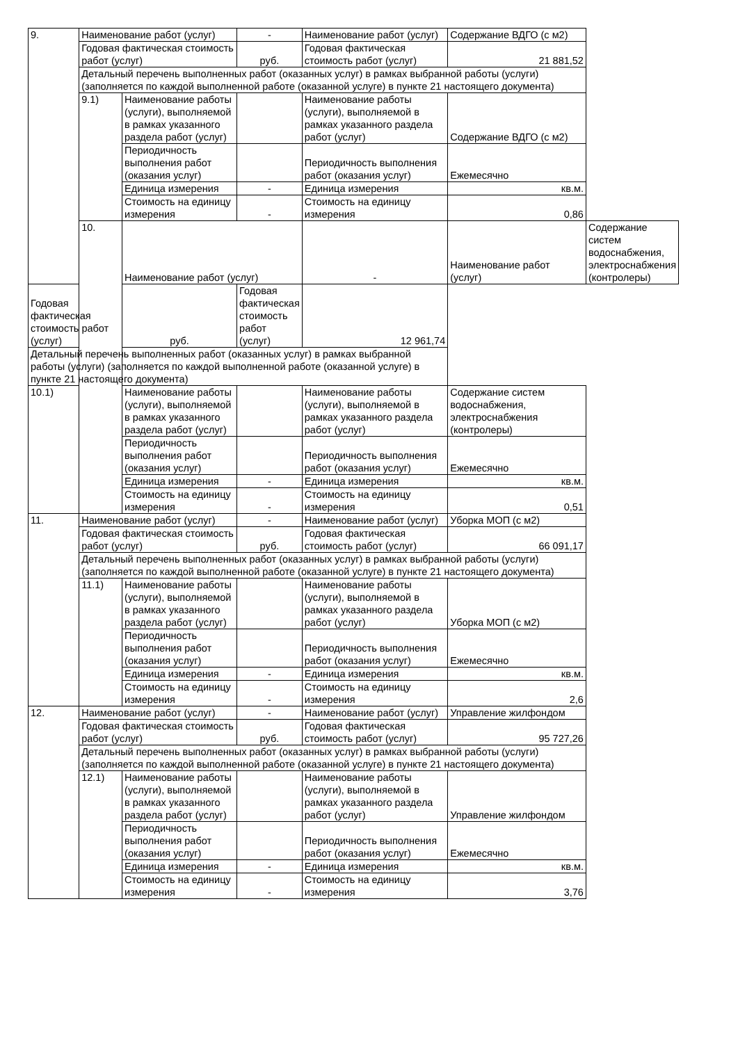| 9. | Наименование работ (услуг) | | - | Наименование работ (услуг) | Содержание ВДГО (с м2) | |
| | Годовая фактическая стоимость работ (услуг) | | руб. | Годовая фактическая стоимость работ (услуг) | 21 881,52 | |
| | Детальный перечень выполненных работ (оказанных услуг) в рамках выбранной работы (услуги) (заполняется по каждой выполненной работе (оказанной услуге) в пункте 21 настоящего документа) | | | | | |
| | 9.1) | Наименование работы (услуги), выполняемой в рамках указанного раздела работ (услуг) | | Наименование работы (услуги), выполняемой в рамках указанного раздела работ (услуг) | Содержание ВДГО (с м2) | |
| | | Периодичность выполнения работ (оказания услуг) | | Периодичность выполнения работ (оказания услуг) | Ежемесячно | |
| | | Единица измерения | - | Единица измерения | кв.м. | |
| | | Стоимость на единицу измерения | - | Стоимость на единицу измерения | 0,86 | |
| | 10. | Наименование работ (услуг) | | - | Наименование работ (услуг) | Содержание систем водоснабжения, электроснабжения (контролеры) |
| Годовая фактическая стоимость работ (услуг) | | руб. | Годовая фактическая стоимость работ (услуг) | 12 961,74 | | |
| Детальный перечень выполненных работ (оказанных услуг) в рамках выбранной работы (услуги) (заполняется по каждой выполненной работе (оказанной услуге) в пункте 21 настоящего документа) | | | | | | |
| 10.1) | | Наименование работы (услуги), выполняемой в рамках указанного раздела работ (услуг) | | Наименование работы (услуги), выполняемой в рамках указанного раздела работ (услуг) | Содержание систем водоснабжения, электроснабжения (контролеры) | |
| | | Периодичность выполнения работ (оказания услуг) | | Периодичность выполнения работ (оказания услуг) | Ежемесячно | |
| | | Единица измерения | - | Единица измерения | кв.м. | |
| | | Стоимость на единицу измерения | - | Стоимость на единицу измерения | 0,51 | |
| 11. | Наименование работ (услуг) | | - | Наименование работ (услуг) | Уборка МОП (с м2) | |
| | Годовая фактическая стоимость работ (услуг) | | руб. | Годовая фактическая стоимость работ (услуг) | 66 091,17 | |
| | Детальный перечень выполненных работ (оказанных услуг) в рамках выбранной работы (услуги) (заполняется по каждой выполненной работе (оказанной услуге) в пункте 21 настоящего документа) | | | | | |
| | 11.1) | Наименование работы (услуги), выполняемой в рамках указанного раздела работ (услуг) | | Наименование работы (услуги), выполняемой в рамках указанного раздела работ (услуг) | Уборка МОП (с м2) | |
| | | Периодичность выполнения работ (оказания услуг) | | Периодичность выполнения работ (оказания услуг) | Ежемесячно | |
| | | Единица измерения | - | Единица измерения | кв.м. | |
| | | Стоимость на единицу измерения | - | Стоимость на единицу измерения | 2,6 | |
| 12. | Наименование работ (услуг) | | - | Наименование работ (услуг) | Управление жилфондом | |
| | Годовая фактическая стоимость работ (услуг) | | руб. | Годовая фактическая стоимость работ (услуг) | 95 727,26 | |
| | Детальный перечень выполненных работ (оказанных услуг) в рамках выбранной работы (услуги) (заполняется по каждой выполненной работе (оказанной услуге) в пункте 21 настоящего документа) | | | | | |
| | 12.1) | Наименование работы (услуги), выполняемой в рамках указанного раздела работ (услуг) | | Наименование работы (услуги), выполняемой в рамках указанного раздела работ (услуг) | Управление жилфондом | |
| | | Периодичность выполнения работ (оказания услуг) | | Периодичность выполнения работ (оказания услуг) | Ежемесячно | |
| | | Единица измерения | - | Единица измерения | кв.м. | |
| | | Стоимость на единицу измерения | - | Стоимость на единицу измерения | 3,76 | |